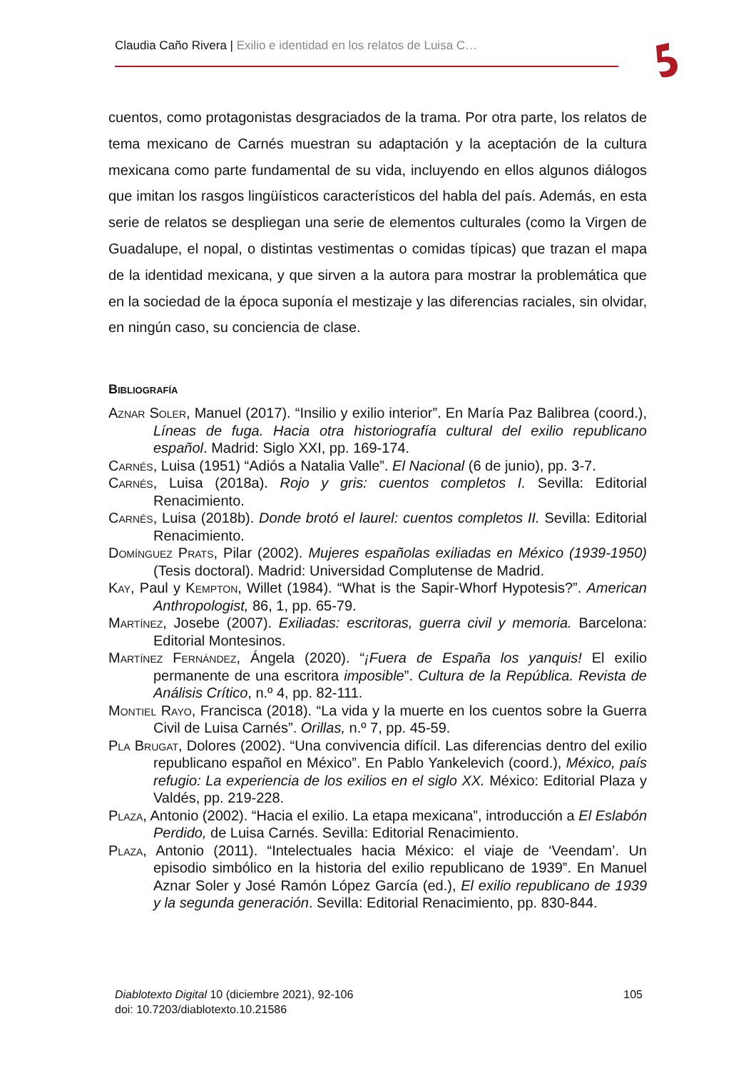Claudia Caño Rivera | Exilio e identidad en los relatos de Luisa C…
cuentos, como protagonistas desgraciados de la trama. Por otra parte, los relatos de tema mexicano de Carnés muestran su adaptación y la aceptación de la cultura mexicana como parte fundamental de su vida, incluyendo en ellos algunos diálogos que imitan los rasgos lingüísticos característicos del habla del país. Además, en esta serie de relatos se despliegan una serie de elementos culturales (como la Virgen de Guadalupe, el nopal, o distintas vestimentas o comidas típicas) que trazan el mapa de la identidad mexicana, y que sirven a la autora para mostrar la problemática que en la sociedad de la época suponía el mestizaje y las diferencias raciales, sin olvidar, en ningún caso, su conciencia de clase.
Bibliografía
Aznar Soler, Manuel (2017). “Insilio y exilio interior”. En María Paz Balibrea (coord.), Líneas de fuga. Hacia otra historiografía cultural del exilio republicano español. Madrid: Siglo XXI, pp. 169-174.
Carnés, Luisa (1951) “Adiós a Natalia Valle”. El Nacional (6 de junio), pp. 3-7.
Carnés, Luisa (2018a). Rojo y gris: cuentos completos I. Sevilla: Editorial Renacimiento.
Carnés, Luisa (2018b). Donde brotó el laurel: cuentos completos II. Sevilla: Editorial Renacimiento.
Domínguez Prats, Pilar (2002). Mujeres españolas exiliadas en México (1939-1950) (Tesis doctoral). Madrid: Universidad Complutense de Madrid.
Kay, Paul y Kempton, Willet (1984). “What is the Sapir-Whorf Hypotesis?”. American Anthropologist, 86, 1, pp. 65-79.
Martínez, Josebe (2007). Exiliadas: escritoras, guerra civil y memoria. Barcelona: Editorial Montesinos.
Martínez Fernández, Ángela (2020). “¡Fuera de España los yanquis! El exilio permanente de una escritora imposible”. Cultura de la República. Revista de Análisis Crítico, n.º 4, pp. 82-111.
Montiel Rayo, Francisca (2018). “La vida y la muerte en los cuentos sobre la Guerra Civil de Luisa Carnés”. Orillas, n.º 7, pp. 45-59.
Pla Brugat, Dolores (2002). “Una convivencia difícil. Las diferencias dentro del exilio republicano español en México”. En Pablo Yankelevich (coord.), México, país refugio: La experiencia de los exilios en el siglo XX. México: Editorial Plaza y Valdés, pp. 219-228.
Plaza, Antonio (2002). “Hacia el exilio. La etapa mexicana”, introducción a El Eslabón Perdido, de Luisa Carnés. Sevilla: Editorial Renacimiento.
Plaza, Antonio (2011). “Intelectuales hacia México: el viaje de ‘Veendam’. Un episodio simbólico en la historia del exilio republicano de 1939”. En Manuel Aznar Soler y José Ramón López García (ed.), El exilio republicano de 1939 y la segunda generación. Sevilla: Editorial Renacimiento, pp. 830-844.
Diablotexto Digital 10 (diciembre 2021), 92-106
doi: 10.7203/diablotexto.10.21586
105